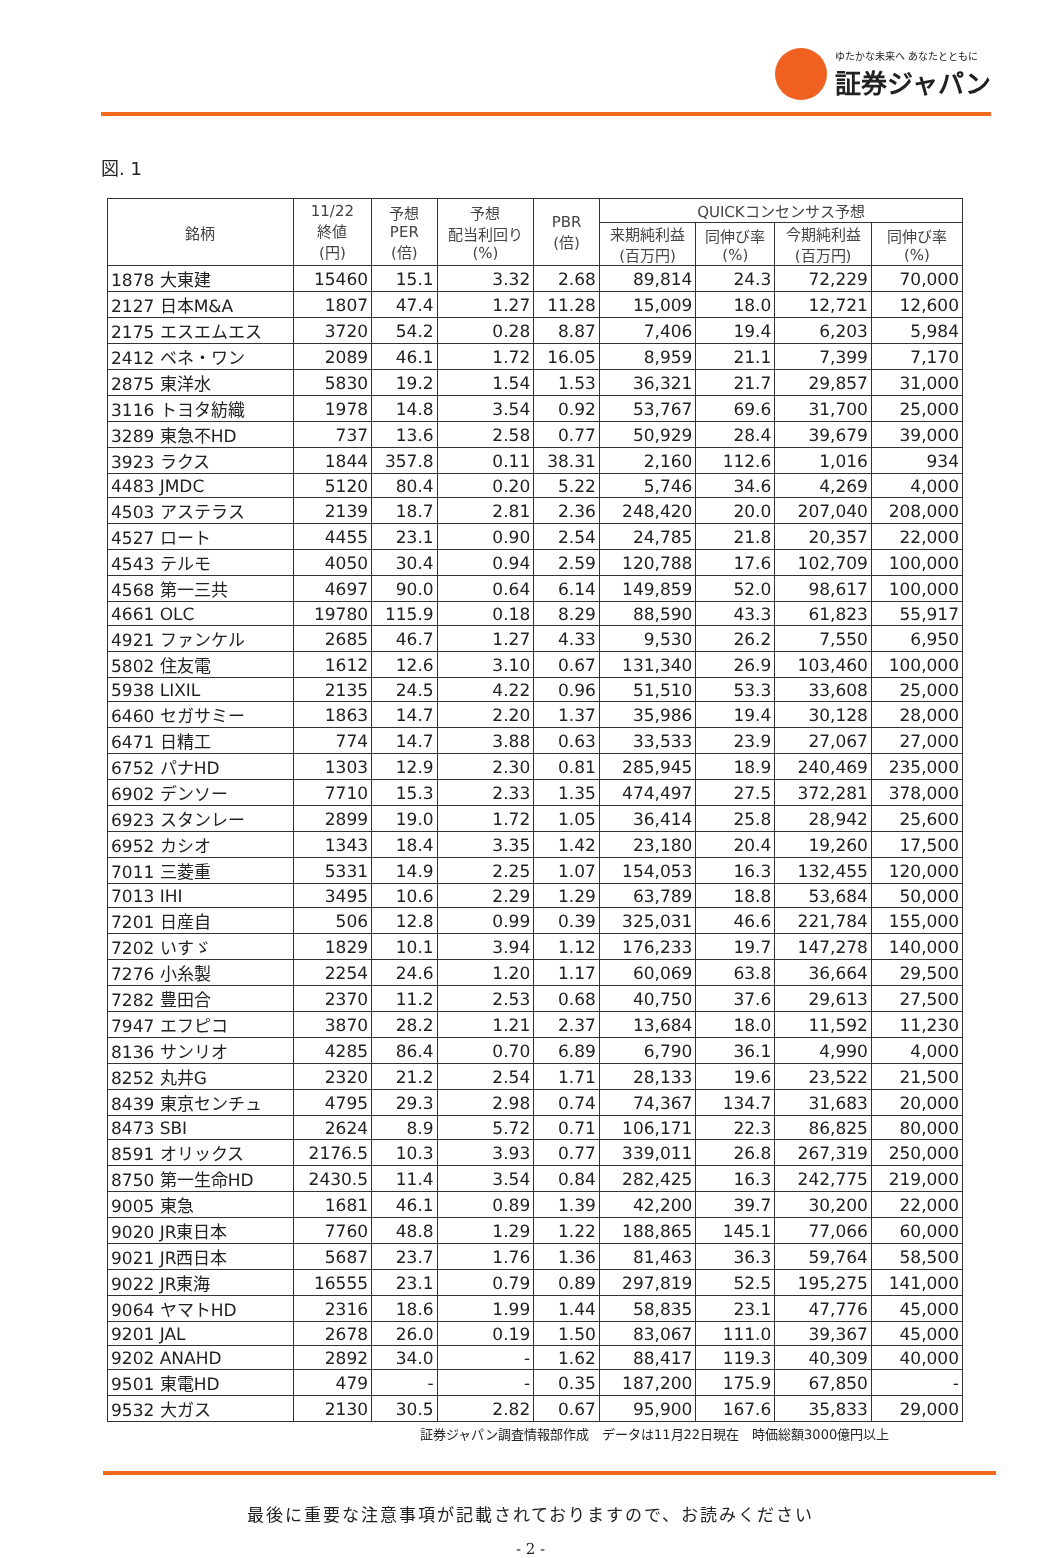ゆたかな未来へ あなたとともに
証券ジャパン
図. 1
| 銘柄 | 11/22 終値 (円) | 予想 PER (倍) | 予想 配当利回り (%) | PBR (倍) | QUICKコンセンサス予想 | | | |
| --- | --- | --- | --- | --- | --- | --- | --- | --- |
| | | | | | 来期純利益 (百万円) | 同伸び率 (%) | 今期純利益 (百万円) | 同伸び率 (%) |
| 1878 大東建 | 15460 | 15.1 | 3.32 | 2.68 | 89,814 | 24.3 | 72,229 | 70,000 |
| 2127 日本M&A | 1807 | 47.4 | 1.27 | 11.28 | 15,009 | 18.0 | 12,721 | 12,600 |
| 2175 エスエムエス | 3720 | 54.2 | 0.28 | 8.87 | 7,406 | 19.4 | 6,203 | 5,984 |
| 2412 ベネ・ワン | 2089 | 46.1 | 1.72 | 16.05 | 8,959 | 21.1 | 7,399 | 7,170 |
| 2875 東洋水 | 5830 | 19.2 | 1.54 | 1.53 | 36,321 | 21.7 | 29,857 | 31,000 |
| 3116 トヨタ紡織 | 1978 | 14.8 | 3.54 | 0.92 | 53,767 | 69.6 | 31,700 | 25,000 |
| 3289 東急不HD | 737 | 13.6 | 2.58 | 0.77 | 50,929 | 28.4 | 39,679 | 39,000 |
| 3923 ラクス | 1844 | 357.8 | 0.11 | 38.31 | 2,160 | 112.6 | 1,016 | 934 |
| 4483 JMDC | 5120 | 80.4 | 0.20 | 5.22 | 5,746 | 34.6 | 4,269 | 4,000 |
| 4503 アステラス | 2139 | 18.7 | 2.81 | 2.36 | 248,420 | 20.0 | 207,040 | 208,000 |
| 4527 ロート | 4455 | 23.1 | 0.90 | 2.54 | 24,785 | 21.8 | 20,357 | 22,000 |
| 4543 テルモ | 4050 | 30.4 | 0.94 | 2.59 | 120,788 | 17.6 | 102,709 | 100,000 |
| 4568 第一三共 | 4697 | 90.0 | 0.64 | 6.14 | 149,859 | 52.0 | 98,617 | 100,000 |
| 4661 OLC | 19780 | 115.9 | 0.18 | 8.29 | 88,590 | 43.3 | 61,823 | 55,917 |
| 4921 ファンケル | 2685 | 46.7 | 1.27 | 4.33 | 9,530 | 26.2 | 7,550 | 6,950 |
| 5802 住友電 | 1612 | 12.6 | 3.10 | 0.67 | 131,340 | 26.9 | 103,460 | 100,000 |
| 5938 LIXIL | 2135 | 24.5 | 4.22 | 0.96 | 51,510 | 53.3 | 33,608 | 25,000 |
| 6460 セガサミー | 1863 | 14.7 | 2.20 | 1.37 | 35,986 | 19.4 | 30,128 | 28,000 |
| 6471 日精工 | 774 | 14.7 | 3.88 | 0.63 | 33,533 | 23.9 | 27,067 | 27,000 |
| 6752 パナHD | 1303 | 12.9 | 2.30 | 0.81 | 285,945 | 18.9 | 240,469 | 235,000 |
| 6902 デンソー | 7710 | 15.3 | 2.33 | 1.35 | 474,497 | 27.5 | 372,281 | 378,000 |
| 6923 スタンレー | 2899 | 19.0 | 1.72 | 1.05 | 36,414 | 25.8 | 28,942 | 25,600 |
| 6952 カシオ | 1343 | 18.4 | 3.35 | 1.42 | 23,180 | 20.4 | 19,260 | 17,500 |
| 7011 三菱重 | 5331 | 14.9 | 2.25 | 1.07 | 154,053 | 16.3 | 132,455 | 120,000 |
| 7013 IHI | 3495 | 10.6 | 2.29 | 1.29 | 63,789 | 18.8 | 53,684 | 50,000 |
| 7201 日産自 | 506 | 12.8 | 0.99 | 0.39 | 325,031 | 46.6 | 221,784 | 155,000 |
| 7202 いすゞ | 1829 | 10.1 | 3.94 | 1.12 | 176,233 | 19.7 | 147,278 | 140,000 |
| 7276 小糸製 | 2254 | 24.6 | 1.20 | 1.17 | 60,069 | 63.8 | 36,664 | 29,500 |
| 7282 豊田合 | 2370 | 11.2 | 2.53 | 0.68 | 40,750 | 37.6 | 29,613 | 27,500 |
| 7947 エフピコ | 3870 | 28.2 | 1.21 | 2.37 | 13,684 | 18.0 | 11,592 | 11,230 |
| 8136 サンリオ | 4285 | 86.4 | 0.70 | 6.89 | 6,790 | 36.1 | 4,990 | 4,000 |
| 8252 丸井G | 2320 | 21.2 | 2.54 | 1.71 | 28,133 | 19.6 | 23,522 | 21,500 |
| 8439 東京センチュ | 4795 | 29.3 | 2.98 | 0.74 | 74,367 | 134.7 | 31,683 | 20,000 |
| 8473 SBI | 2624 | 8.9 | 5.72 | 0.71 | 106,171 | 22.3 | 86,825 | 80,000 |
| 8591 オリックス | 2176.5 | 10.3 | 3.93 | 0.77 | 339,011 | 26.8 | 267,319 | 250,000 |
| 8750 第一生命HD | 2430.5 | 11.4 | 3.54 | 0.84 | 282,425 | 16.3 | 242,775 | 219,000 |
| 9005 東急 | 1681 | 46.1 | 0.89 | 1.39 | 42,200 | 39.7 | 30,200 | 22,000 |
| 9020 JR東日本 | 7760 | 48.8 | 1.29 | 1.22 | 188,865 | 145.1 | 77,066 | 60,000 |
| 9021 JR西日本 | 5687 | 23.7 | 1.76 | 1.36 | 81,463 | 36.3 | 59,764 | 58,500 |
| 9022 JR東海 | 16555 | 23.1 | 0.79 | 0.89 | 297,819 | 52.5 | 195,275 | 141,000 |
| 9064 ヤマトHD | 2316 | 18.6 | 1.99 | 1.44 | 58,835 | 23.1 | 47,776 | 45,000 |
| 9201 JAL | 2678 | 26.0 | 0.19 | 1.50 | 83,067 | 111.0 | 39,367 | 45,000 |
| 9202 ANAHD | 2892 | 34.0 | - | 1.62 | 88,417 | 119.3 | 40,309 | 40,000 |
| 9501 東電HD | 479 | - | - | 0.35 | 187,200 | 175.9 | 67,850 | - |
| 9532 大ガス | 2130 | 30.5 | 2.82 | 0.67 | 95,900 | 167.6 | 35,833 | 29,000 |
証券ジャパン調査情報部作成　データは11月22日現在　時価総額3000億円以上
最後に重要な注意事項が記載されておりますので、お読みください
- 2 -